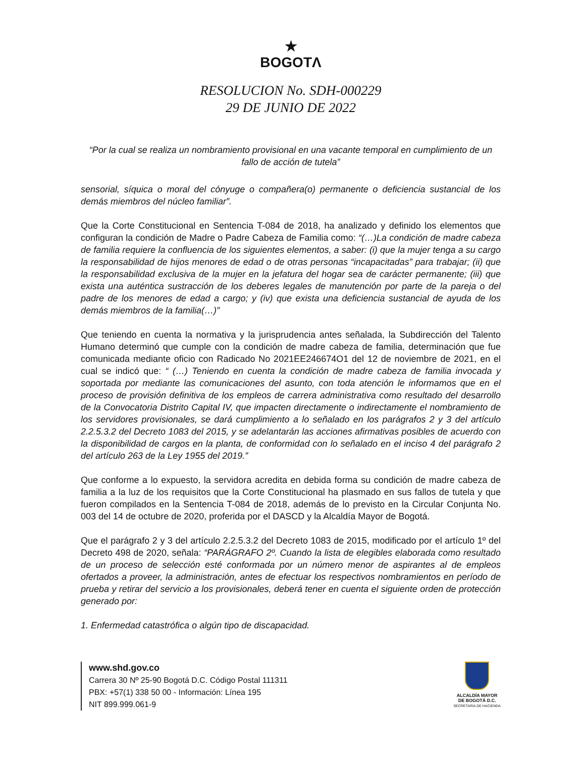★
BOGOTΛ
RESOLUCION No. SDH-000229
29 DE JUNIO DE 2022
“Por la cual se realiza un nombramiento provisional en una vacante temporal en cumplimiento de un fallo de acción de tutela”
sensorial, síquica o moral del cónyuge o compañera(o) permanente o deficiencia sustancial de los demás miembros del núcleo familiar”.
Que la Corte Constitucional en Sentencia T-084 de 2018, ha analizado y definido los elementos que configuran la condición de Madre o Padre Cabeza de Familia como: “(…)La condición de madre cabeza de familia requiere la confluencia de los siguientes elementos, a saber: (i) que la mujer tenga a su cargo la responsabilidad de hijos menores de edad o de otras personas “incapacitadas” para trabajar; (ii) que la responsabilidad exclusiva de la mujer en la jefatura del hogar sea de carácter permanente; (iii) que exista una auténtica sustracción de los deberes legales de manutención por parte de la pareja o del padre de los menores de edad a cargo; y (iv) que exista una deficiencia sustancial de ayuda de los demás miembros de la familia(…)”
Que teniendo en cuenta la normativa y la jurisprudencia antes señalada, la Subdirección del Talento Humano determinó que cumple con la condición de madre cabeza de familia, determinación que fue comunicada mediante oficio con Radicado No 2021EE246674O1 del 12 de noviembre de 2021, en el cual se indicó que: “ (…) Teniendo en cuenta la condición de madre cabeza de familia invocada y soportada por mediante las comunicaciones del asunto, con toda atención le informamos que en el proceso de provisión definitiva de los empleos de carrera administrativa como resultado del desarrollo de la Convocatoria Distrito Capital IV, que impacten directamente o indirectamente el nombramiento de los servidores provisionales, se dará cumplimiento a lo señalado en los parágrafos 2 y 3 del artículo 2.2.5.3.2 del Decreto 1083 del 2015, y se adelantarán las acciones afirmativas posibles de acuerdo con la disponibilidad de cargos en la planta, de conformidad con lo señalado en el inciso 4 del parágrafo 2 del artículo 263 de la Ley 1955 del 2019.”
Que conforme a lo expuesto, la servidora acredita en debida forma su condición de madre cabeza de familia a la luz de los requisitos que la Corte Constitucional ha plasmado en sus fallos de tutela y que fueron compilados en la Sentencia T-084 de 2018, además de lo previsto en la Circular Conjunta No. 003 del 14 de octubre de 2020, proferida por el DASCD y la Alcaldía Mayor de Bogotá.
Que el parágrafo 2 y 3 del artículo 2.2.5.3.2 del Decreto 1083 de 2015, modificado por el artículo 1º del Decreto 498 de 2020, señala: “PARÁGRAFO 2º. Cuando la lista de elegibles elaborada como resultado de un proceso de selección esté conformada por un número menor de aspirantes al de empleos ofertados a proveer, la administración, antes de efectuar los respectivos nombramientos en período de prueba y retirar del servicio a los provisionales, deberá tener en cuenta el siguiente orden de protección generado por:
1. Enfermedad catastrófica o algún tipo de discapacidad.
www.shd.gov.co
Carrera 30 Nº 25-90 Bogotá D.C. Código Postal 111311
PBX: +57(1) 338 50 00 - Información: Línea 195
NIT 899.999.061-9
ALCALDÍA MAYOR
DE BOGOTÁ D.C.
SECRETARIA DE HACIENDA